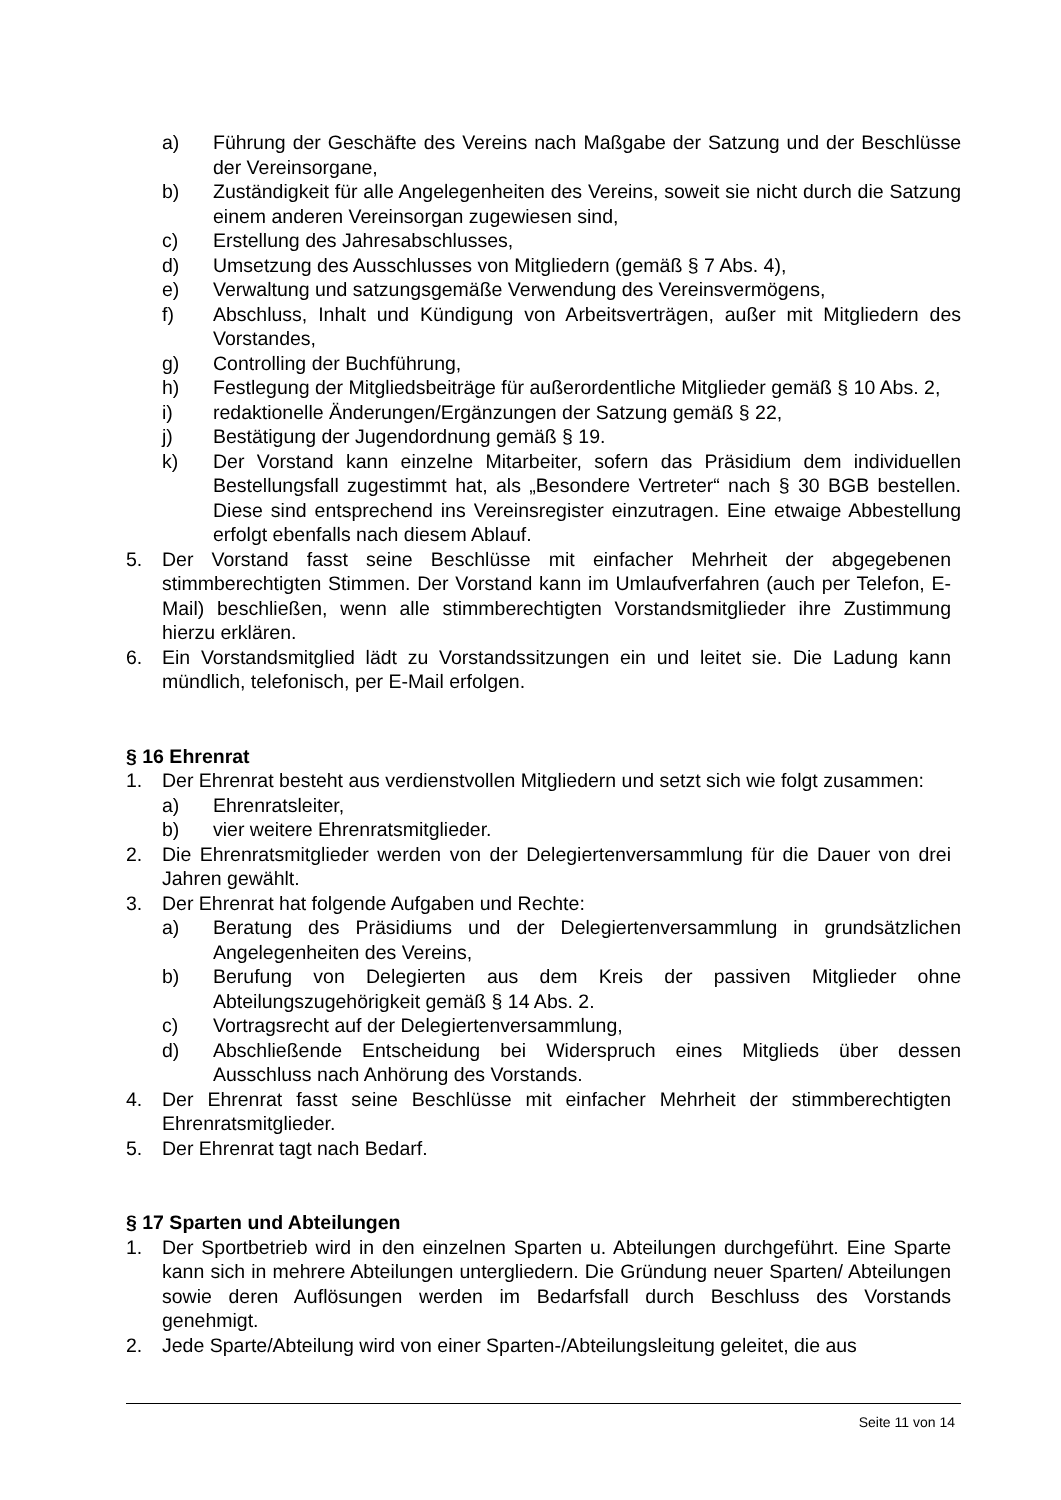a) Führung der Geschäfte des Vereins nach Maßgabe der Satzung und der Beschlüsse der Vereinsorgane,
b) Zuständigkeit für alle Angelegenheiten des Vereins, soweit sie nicht durch die Satzung einem anderen Vereinsorgan zugewiesen sind,
c) Erstellung des Jahresabschlusses,
d) Umsetzung des Ausschlusses von Mitgliedern (gemäß § 7 Abs. 4),
e) Verwaltung und satzungsgemäße Verwendung des Vereinsvermögens,
f) Abschluss, Inhalt und Kündigung von Arbeitsverträgen, außer mit Mitgliedern des Vorstandes,
g) Controlling der Buchführung,
h) Festlegung der Mitgliedsbeiträge für außerordentliche Mitglieder gemäß § 10 Abs. 2,
i) redaktionelle Änderungen/Ergänzungen der Satzung gemäß § 22,
j) Bestätigung der Jugendordnung gemäß § 19.
k) Der Vorstand kann einzelne Mitarbeiter, sofern das Präsidium dem individuellen Bestellungsfall zugestimmt hat, als „Besondere Vertreter“ nach § 30 BGB bestellen. Diese sind entsprechend ins Vereinsregister einzutragen. Eine etwaige Abbestellung erfolgt ebenfalls nach diesem Ablauf.
5. Der Vorstand fasst seine Beschlüsse mit einfacher Mehrheit der abgegebenen stimmberechtigten Stimmen. Der Vorstand kann im Umlaufverfahren (auch per Telefon, E-Mail) beschließen, wenn alle stimmberechtigten Vorstandsmitglieder ihre Zustimmung hierzu erklären.
6. Ein Vorstandsmitglied lädt zu Vorstandssitzungen ein und leitet sie. Die Ladung kann mündlich, telefonisch, per E-Mail erfolgen.
§ 16 Ehrenrat
1. Der Ehrenrat besteht aus verdienstvollen Mitgliedern und setzt sich wie folgt zusammen:
a) Ehrenratsleiter,
b) vier weitere Ehrenratsmitglieder.
2. Die Ehrenratsmitglieder werden von der Delegiertenversammlung für die Dauer von drei Jahren gewählt.
3. Der Ehrenrat hat folgende Aufgaben und Rechte:
a) Beratung des Präsidiums und der Delegiertenversammlung in grundsätzlichen Angelegenheiten des Vereins,
b) Berufung von Delegierten aus dem Kreis der passiven Mitglieder ohne Abteilungszugehörigkeit gemäß § 14 Abs. 2.
c) Vortragsrecht auf der Delegiertenversammlung,
d) Abschließende Entscheidung bei Widerspruch eines Mitglieds über dessen Ausschluss nach Anhörung des Vorstands.
4. Der Ehrenrat fasst seine Beschlüsse mit einfacher Mehrheit der stimmberechtigten Ehrenratsmitglieder.
5. Der Ehrenrat tagt nach Bedarf.
§ 17 Sparten und Abteilungen
1. Der Sportbetrieb wird in den einzelnen Sparten u. Abteilungen durchgeführt. Eine Sparte kann sich in mehrere Abteilungen untergliedern. Die Gründung neuer Sparten/ Abteilungen sowie deren Auflösungen werden im Bedarfsfall durch Beschluss des Vorstands genehmigt.
2. Jede Sparte/Abteilung wird von einer Sparten-/Abteilungsleitung geleitet, die aus
Seite 11 von 14